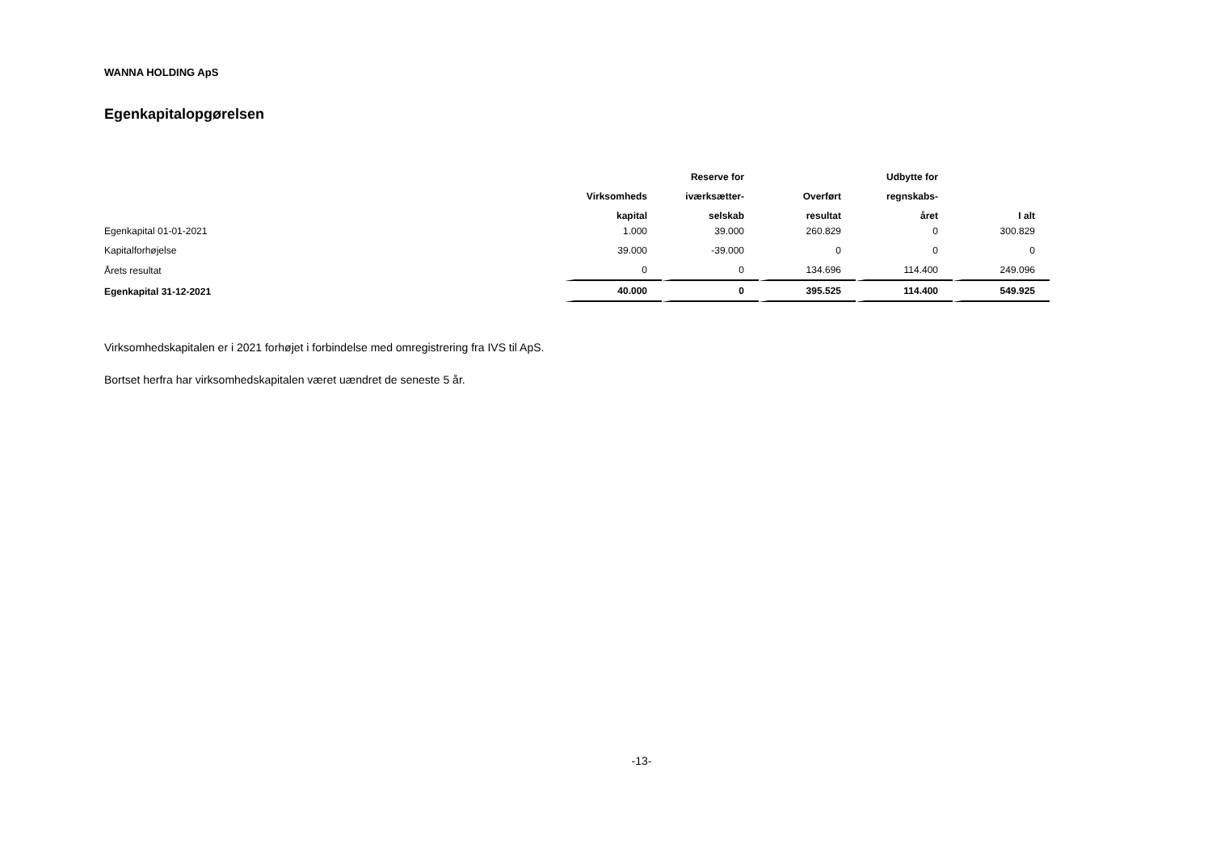WANNA HOLDING ApS
Egenkapitalopgørelsen
| | | Reserve for | | Udbytte for | |
| --- | --- | --- | --- | --- | --- |
| | Virksomheds | iværksætter- | Overført | regnskabs- | |
| | kapital | selskab | resultat | året | I alt |
| Egenkapital 01-01-2021 | 1.000 | 39.000 | 260.829 | 0 | 300.829 |
| Kapitalforhøjelse | 39.000 | -39.000 | 0 | 0 | 0 |
| Årets resultat | 0 | 0 | 134.696 | 114.400 | 249.096 |
| Egenkapital 31-12-2021 | 40.000 | 0 | 395.525 | 114.400 | 549.925 |
Virksomhedskapitalen er i 2021 forhøjet i forbindelse med omregistrering fra IVS til ApS.
Bortset herfra har virksomhedskapitalen været uændret de seneste 5 år.
-13-